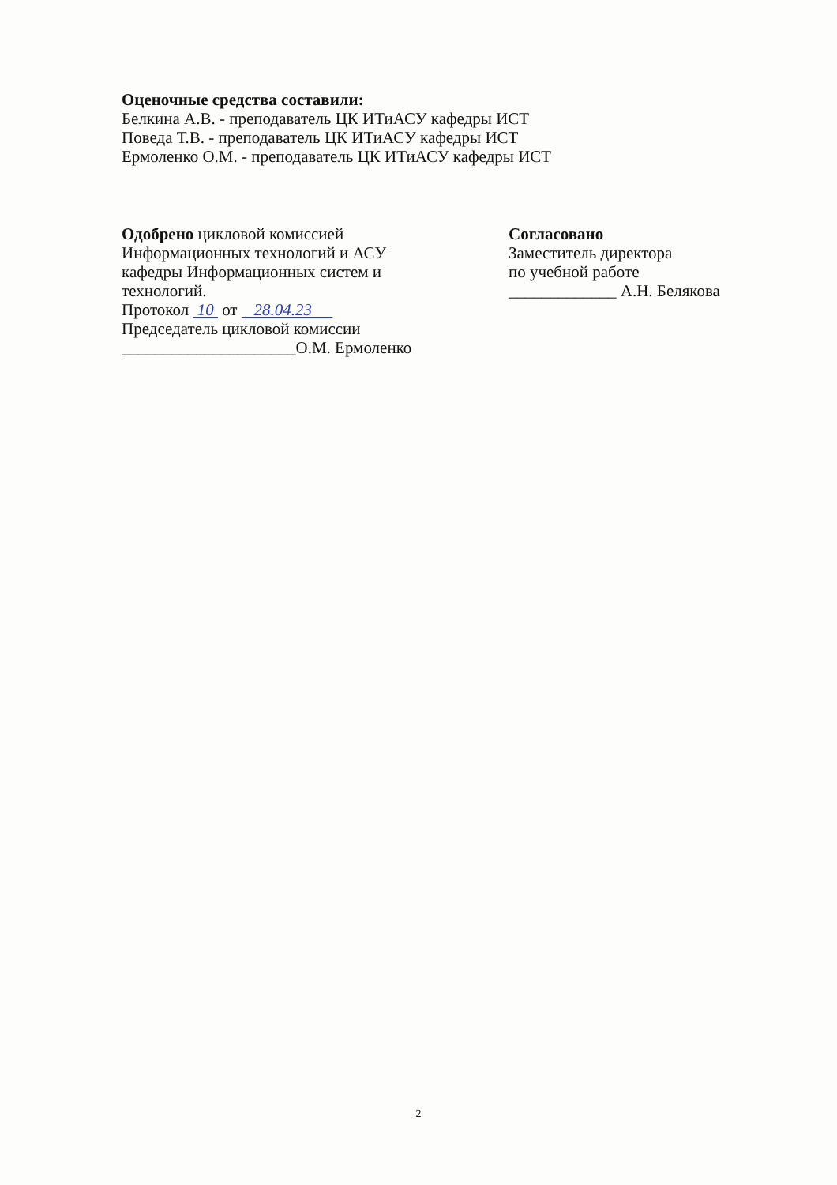Оценочные средства составили:
Белкина А.В. - преподаватель ЦК ИТиАСУ кафедры ИСТ
Поведа Т.В. - преподаватель ЦК ИТиАСУ кафедры ИСТ
Ермоленко О.М. - преподаватель ЦК ИТиАСУ кафедры ИСТ
Одобрено цикловой комиссией
Информационных технологий и АСУ
кафедры Информационных систем и
технологий.
Протокол 10 от 28.04.23
Председатель цикловой комиссии
_____________________О.М. Ермоленко
Согласовано
Заместитель директора
по учебной работе
_____________ А.Н. Белякова
2